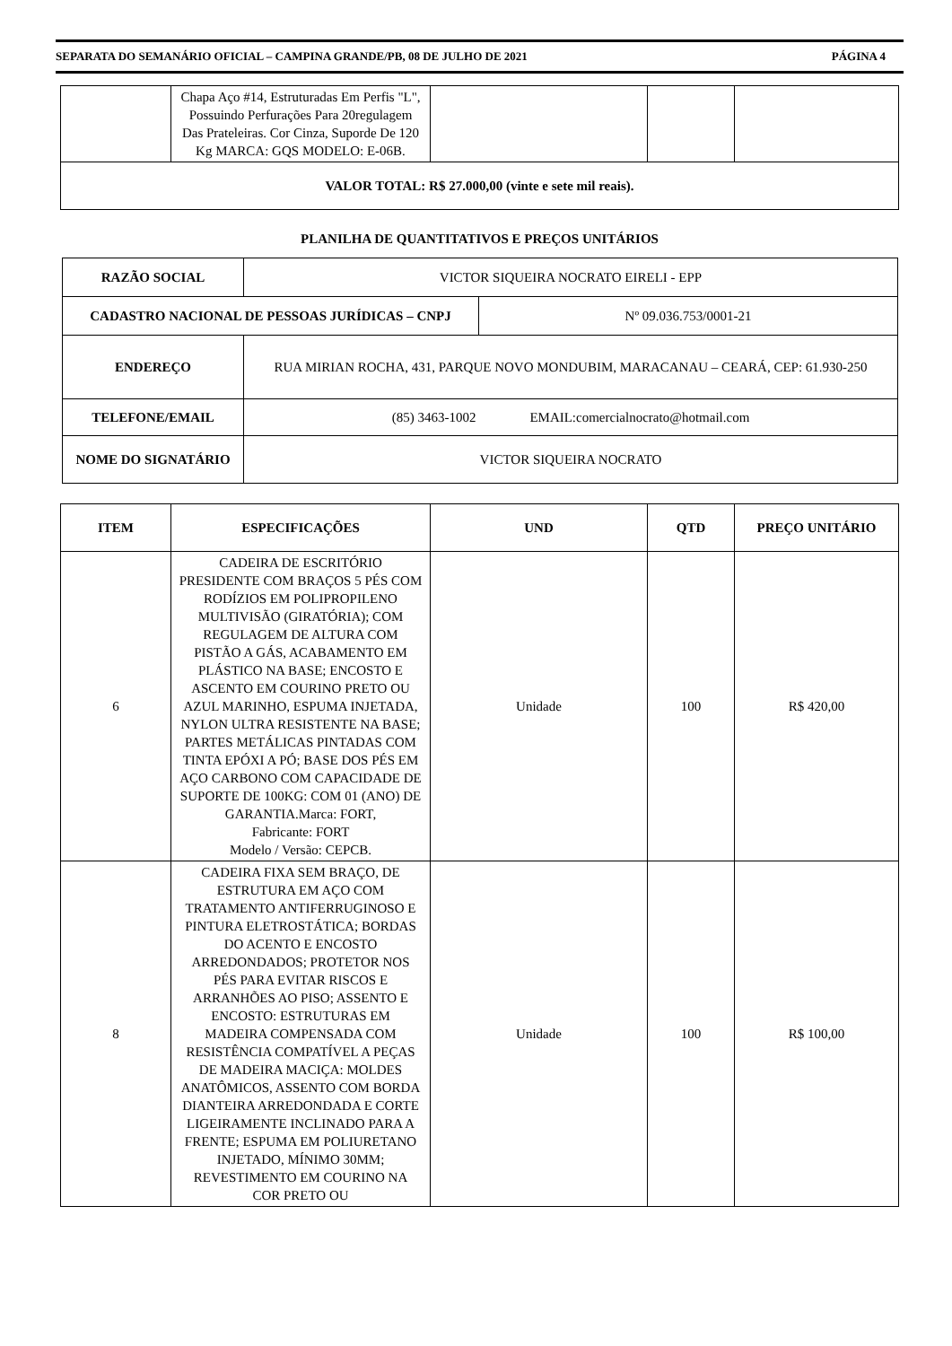SEPARATA DO SEMANÁRIO OFICIAL – CAMPINA GRANDE/PB, 08 DE JULHO DE 2021 PÁGINA 4
| | Chapa Aço #14, Estruturadas Em Perfis "L", Possuindo Perfurações Para 20regulagem Das Prateleiras. Cor Cinza, Suporde De 120 Kg MARCA: GQS MODELO: E-06B. | | | |
| VALOR TOTAL: R$ 27.000,00 (vinte e sete mil reais). | | | | |
PLANILHA DE QUANTITATIVOS E PREÇOS UNITÁRIOS
| RAZÃO SOCIAL | VICTOR SIQUEIRA NOCRATO EIRELI - EPP | |
| CADASTRO NACIONAL DE PESSOAS JURÍDICAS – CNPJ | | Nº 09.036.753/0001-21 |
| ENDEREÇO | RUA MIRIAN ROCHA, 431, PARQUE NOVO MONDUBIM, MARACANAU – CEARÁ, CEP: 61.930-250 | |
| TELEFONE/EMAIL | (85) 3463-1002 EMAIL:comercialnocrato@hotmail.com | |
| NOME DO SIGNATÁRIO | VICTOR SIQUEIRA NOCRATO | |
| ITEM | ESPECIFICAÇÕES | UND | QTD | PREÇO UNITÁRIO |
| --- | --- | --- | --- | --- |
| 6 | CADEIRA DE ESCRITÓRIO PRESIDENTE COM BRAÇOS 5 PÉS COM RODÍZIOS EM POLIPROPILENO MULTIVISÃO (GIRATÓRIA); COM REGULAGEM DE ALTURA COM PISTÃO A GÁS, ACABAMENTO EM PLÁSTICO NA BASE; ENCOSTO E ASCENTO EM COURINO PRETO OU AZUL MARINHO, ESPUMA INJETADA, NYLON ULTRA RESISTENTE NA BASE; PARTES METÁLICAS PINTADAS COM TINTA EPÓXI A PÓ; BASE DOS PÉS EM AÇO CARBONO COM CAPACIDADE DE SUPORTE DE 100KG: COM 01 (ANO) DE GARANTIA.Marca: FORT, Fabricante: FORT Modelo / Versão: CEPCB. | Unidade | 100 | R$ 420,00 |
| 8 | CADEIRA FIXA SEM BRAÇO, DE ESTRUTURA EM AÇO COM TRATAMENTO ANTIFERRUGINOSO E PINTURA ELETROSTÁTICA; BORDAS DO ACENTO E ENCOSTO ARREDONDADOS; PROTETOR NOS PÉS PARA EVITAR RISCOS E ARRANHÕES AO PISO; ASSENTO E ENCOSTO: ESTRUTURAS EM MADEIRA COMPENSADA COM RESISTÊNCIA COMPATÍVEL A PEÇAS DE MADEIRA MACIÇA: MOLDES ANATÔMICOS, ASSENTO COM BORDA DIANTEIRA ARREDONDADA E CORTE LIGEIRAMENTE INCLINADO PARA A FRENTE; ESPUMA EM POLIURETANO INJETADO, MÍNIMO 30MM; REVESTIMENTO EM COURINO NA COR PRETO OU | Unidade | 100 | R$ 100,00 |